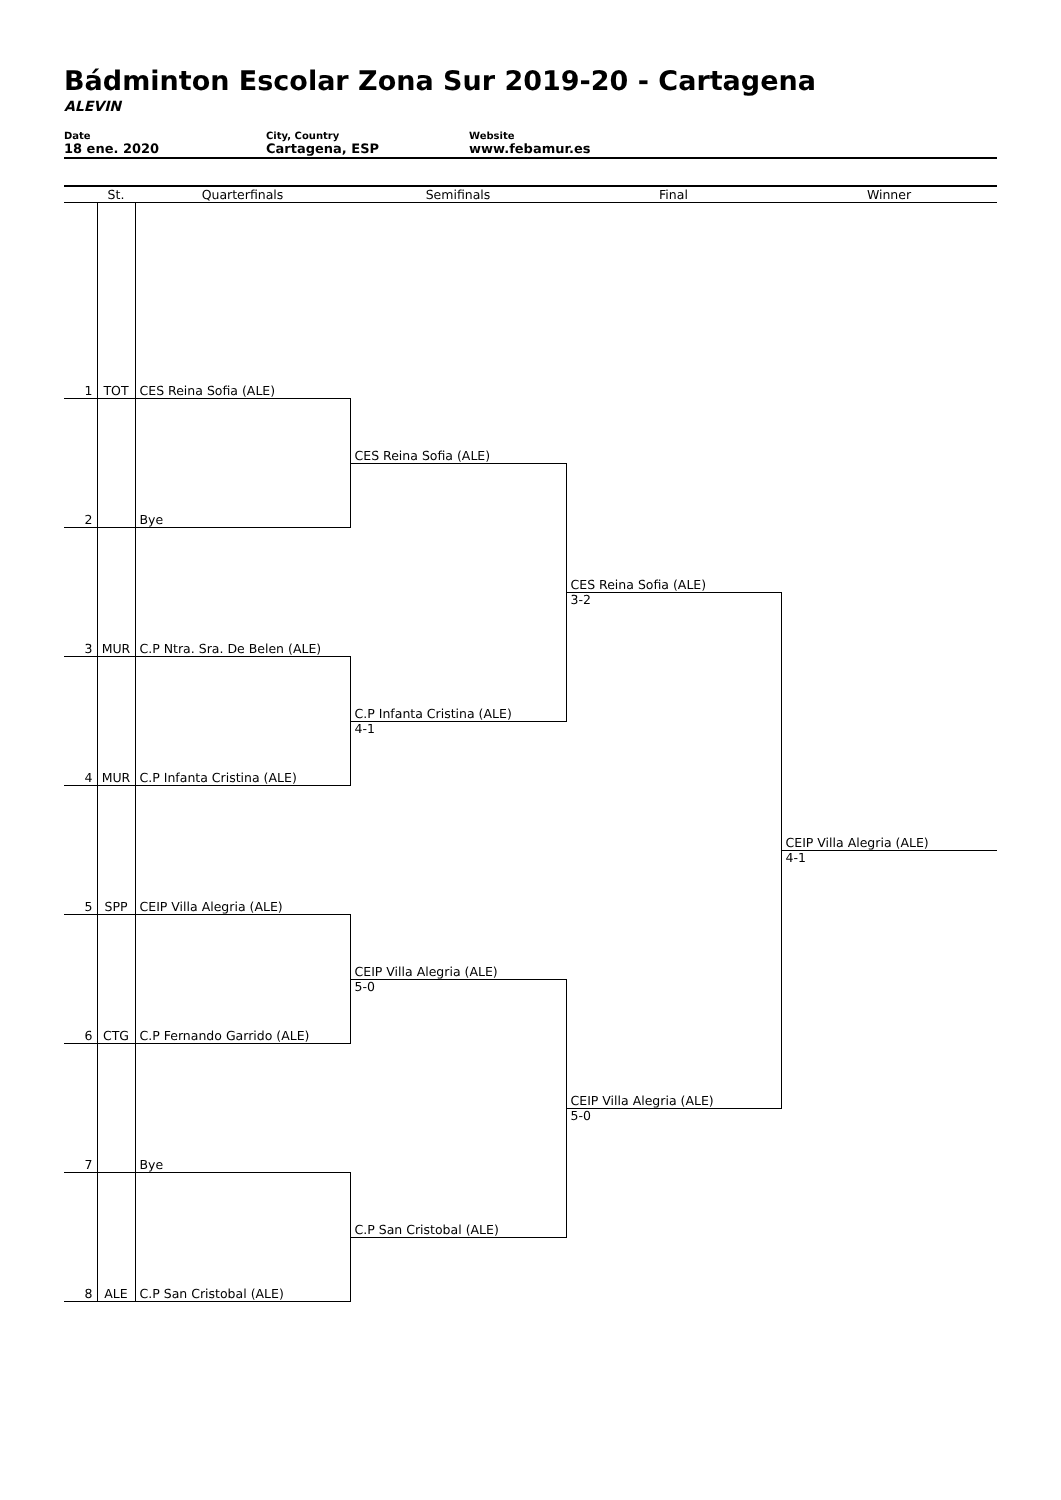Bádminton Escolar Zona Sur 2019-20 - Cartagena
ALEVIN
Date
18 ene. 2020
City, Country
Cartagena, ESP
Website
www.febamur.es
| | St. | Quarterfinals | Semifinals | Final | Winner |
| --- | --- | --- | --- | --- | --- |
| 1 | TOT | CES Reina Sofia (ALE) | | | |
| | | | CES Reina Sofia (ALE) | | |
| 2 | | Bye | | | |
| | | | | CES Reina Sofia (ALE) | |
| 3 | MUR | C.P Ntra. Sra. De Belen (ALE) | | 3-2 | |
| | | | C.P Infanta Cristina (ALE) | | |
| 4 | MUR | C.P Infanta Cristina (ALE) | 4-1 | | |
| | | | | | CEIP Villa Alegria (ALE) |
| 5 | SPP | CEIP Villa Alegria (ALE) | | | 4-1 |
| | | | CEIP Villa Alegria (ALE) | | |
| 6 | CTG | C.P Fernando Garrido (ALE) | 5-0 | | |
| | | | | CEIP Villa Alegria (ALE) | |
| 7 | | Bye | | 5-0 | |
| | | | C.P San Cristobal (ALE) | | |
| 8 | ALE | C.P San Cristobal (ALE) | | | |